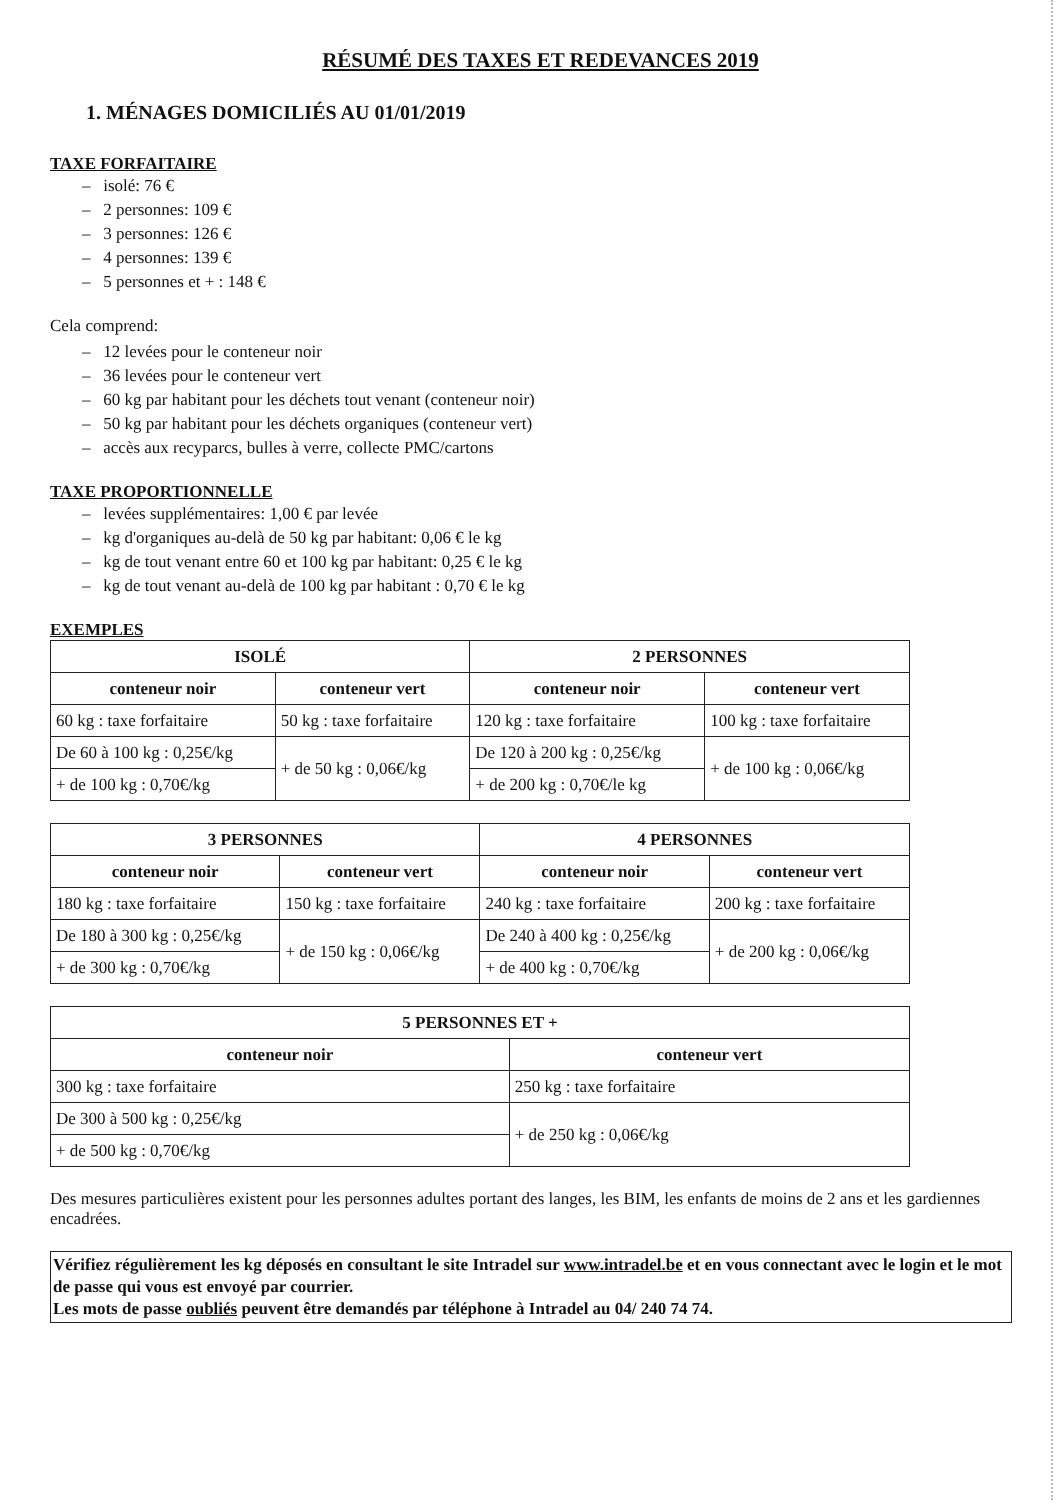RÉSUMÉ DES TAXES ET REDEVANCES 2019
1. MÉNAGES DOMICILIÉS AU 01/01/2019
TAXE FORFAITAIRE
– isolé: 76 €
– 2 personnes: 109 €
– 3 personnes: 126 €
– 4 personnes: 139 €
– 5 personnes et + : 148 €
Cela comprend:
– 12 levées pour le conteneur noir
– 36 levées pour le conteneur vert
– 60 kg par habitant pour les déchets tout venant (conteneur noir)
– 50 kg par habitant pour les déchets organiques (conteneur vert)
– accès aux recyparcs, bulles à verre, collecte PMC/cartons
TAXE PROPORTIONNELLE
– levées supplémentaires: 1,00 € par levée
– kg d'organiques au-delà de 50 kg par habitant: 0,06 € le kg
– kg de tout venant entre 60 et 100 kg par habitant: 0,25 € le kg
– kg de tout venant au-delà de 100 kg par habitant : 0,70 € le kg
EXEMPLES
| ISOLÉ | | 2 PERSONNES | |
| --- | --- | --- | --- |
| conteneur noir | conteneur vert | conteneur noir | conteneur vert |
| 60 kg : taxe forfaitaire | 50 kg : taxe forfaitaire | 120 kg : taxe forfaitaire | 100 kg : taxe forfaitaire |
| De 60 à 100 kg : 0,25€/kg | + de 50 kg : 0,06€/kg | De 120 à 200 kg : 0,25€/kg | + de 100 kg : 0,06€/kg |
| + de 100 kg : 0,70€/kg | | + de 200 kg : 0,70€/le kg | |
| 3 PERSONNES | | 4 PERSONNES | |
| --- | --- | --- | --- |
| conteneur noir | conteneur vert | conteneur noir | conteneur vert |
| 180 kg : taxe forfaitaire | 150 kg : taxe forfaitaire | 240 kg : taxe forfaitaire | 200 kg : taxe forfaitaire |
| De 180 à 300 kg : 0,25€/kg | + de 150 kg : 0,06€/kg | De 240 à 400 kg : 0,25€/kg | + de 200 kg : 0,06€/kg |
| + de 300 kg : 0,70€/kg | | + de 400 kg : 0,70€/kg | |
| 5 PERSONNES ET + | |
| --- | --- |
| conteneur noir | conteneur vert |
| 300 kg : taxe forfaitaire | 250 kg : taxe forfaitaire |
| De 300 à 500 kg : 0,25€/kg | + de 250 kg : 0,06€/kg |
| + de 500 kg : 0,70€/kg | |
Des mesures particulières existent pour les personnes adultes portant des langes, les BIM, les enfants de moins de 2 ans et les gardiennes encadrées.
Vérifiez régulièrement les kg déposés en consultant le site Intradel sur www.intradel.be et en vous connectant avec le login et le mot de passe qui vous est envoyé par courrier.
Les mots de passe oubliés peuvent être demandés par téléphone à Intradel au 04/ 240 74 74.